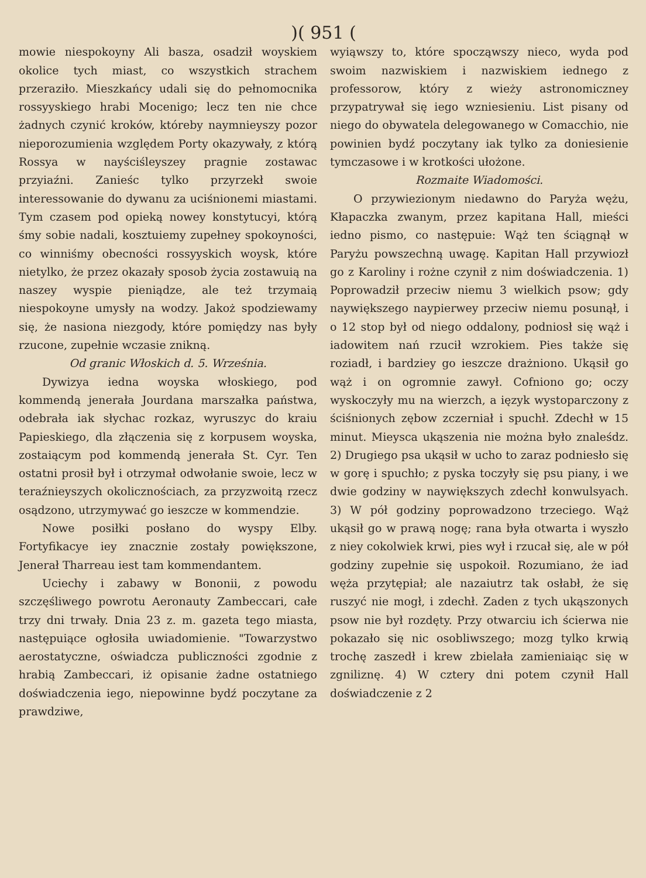)( 951 (
mowie niespokoyny Ali basza, osadził woyskiem okolice tych miast, co wszystkich strachem przeraziło. Mieszkańcy udali się do pełnomocnika rossyyskiego hrabi Mocenigo; lecz ten nie chce żadnych czynić kroków, któreby naymnieyszy pozor nieporozumienia względem Porty okazywały, z którą Rossya w nayściśleyszey pragnie zostawac przyiaźni. Zanieśc tylko przyrzekł swoie interessowanie do dywanu za uciśnionemi miastami. Tym czasem pod opieką nowey konstytucyi, którą śmy sobie nadali, kosztuiemy zupełney spokoyności, co winniśmy obecności rossyyskich woysk, które nietylko, że przez okazały sposob życia zostawuią na naszey wyspie pieniądze, ale też trzymaią niespokoyne umysły na wodzy. Jakoż spodziewamy się, że nasiona niezgody, które pomiędzy nas były rzucone, zupełnie wczasie znikną.
Od granic Włoskich d. 5. Września.
Dywizya iedna woyska włoskiego, pod kommendą jenerała Jourdana marszałka państwa, odebrała iak słychac rozkaz, wyruszyc do kraiu Papieskiego, dla złączenia się z korpusem woyska, zostaiącym pod kommendą jenerała St. Cyr. Ten ostatni prosił był i otrzymał odwołanie swoie, lecz w teraźnieyszych okolicznościach, za przyzwoitą rzecz osądzono, utrzymywać go ieszcze w kommendzie.
Nowe posiłki posłano do wyspy Elby. Fortyfikacye iey znacznie zostały powiększone, Jenerał Tharreau iest tam kommendantem.
Uciechy i zabawy w Bononii, z powodu szczęśliwego powrotu Aeronauty Zambeccari, całe trzy dni trwały. Dnia 23 z. m. gazeta tego miasta, następuiące ogłosiła uwiadomienie. "Towarzystwo aerostatyczne, oświadcza publiczności zgodnie z hrabią Zambeccari, iż opisanie żadne ostatniego doświadczenia iego, niepowinne bydź poczytane za prawdziwe,
wyiąwszy to, które spocząwszy nieco, wyda pod swoim nazwiskiem i nazwiskiem iednego z professorow, który z wieży astronomiczney przypatrywał się iego wzniesieniu. List pisany od niego do obywatela delegowanego w Comacchio, nie powinien bydź poczytany iak tylko za doniesienie tymczasowe i w krotkości ułożone.
Rozmaite Wiadomości.
O przywiezionym niedawno do Paryża wężu, Kłapaczka zwanym, przez kapitana Hall, mieści iedno pismo, co następuie: Wąż ten ściągnął w Paryżu powszechną uwagę. Kapitan Hall przywiozł go z Karoliny i rożne czynił z nim doświadczenia. 1) Poprowadził przeciw niemu 3 wielkich psow; gdy naywiększego naypierwey przeciw niemu posunął, i o 12 stop był od niego oddalony, podniosł się wąż i iadowitem nań rzucił wzrokiem. Pies także się roziadł, i bardziey go ieszcze drażniono. Ukąsił go wąż i on ogromnie zawył. Cofniono go; oczy wyskoczyły mu na wierzch, a ięzyk wystoparczony z ściśnionych zębow zczerniał i spuchł. Zdechł w 15 minut. Mieysca ukąszenia nie można było znaleśdz. 2) Drugiego psa ukąsił w ucho to zaraz podniesło się w gorę i spuchło; z pyska toczyły się psu piany, i we dwie godziny w naywiększych zdechł konwulsyach. 3) W pół godziny poprowadzono trzeciego. Wąż ukąsił go w prawą nogę; rana była otwarta i wyszło z niey cokolwiek krwi, pies wył i rzucał się, ale w pół godziny zupełnie się uspokoił. Rozumiano, że iad węża przytępiał; ale nazaiutrz tak osłabł, że się ruszyć nie mogł, i zdechł. Zaden z tych ukąszonych psow nie był rozdęty. Przy otwarciu ich ścierwa nie pokazało się nic osobliwszego; mozg tylko krwią trochę zaszedł i krew zbielała zamieniaiąc się w zgniliznę. 4) W cztery dni potem czynił Hall doświadczenie z 2